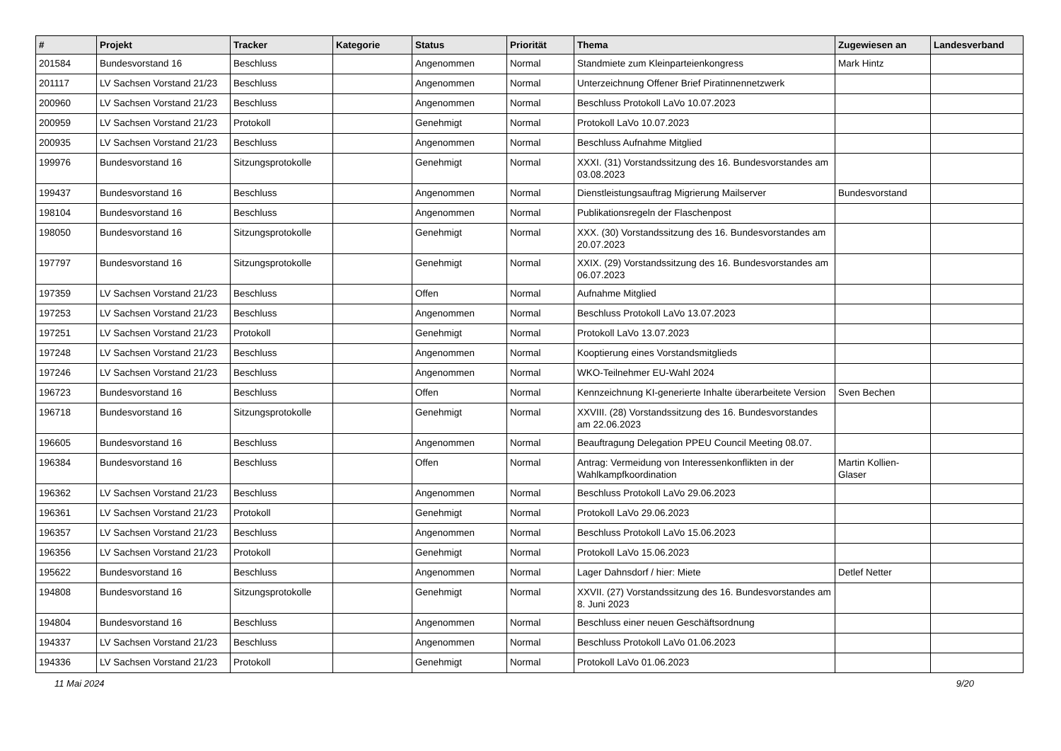| # | Projekt | Tracker | Kategorie | Status | Priorität | Thema | Zugewiesen an | Landesverband |
| --- | --- | --- | --- | --- | --- | --- | --- | --- |
| 201584 | Bundesvorstand 16 | Beschluss | | Angenommen | Normal | Standmiete zum Kleinparteienkongress | Mark Hintz | |
| 201117 | LV Sachsen Vorstand 21/23 | Beschluss | | Angenommen | Normal | Unterzeichnung Offener Brief Piratinnennetzwerk | | |
| 200960 | LV Sachsen Vorstand 21/23 | Beschluss | | Angenommen | Normal | Beschluss Protokoll LaVo 10.07.2023 | | |
| 200959 | LV Sachsen Vorstand 21/23 | Protokoll | | Genehmigt | Normal | Protokoll LaVo 10.07.2023 | | |
| 200935 | LV Sachsen Vorstand 21/23 | Beschluss | | Angenommen | Normal | Beschluss Aufnahme Mitglied | | |
| 199976 | Bundesvorstand 16 | Sitzungsprotokolle | | Genehmigt | Normal | XXXI. (31) Vorstandssitzung des 16. Bundesvorstandes am 03.08.2023 | | |
| 199437 | Bundesvorstand 16 | Beschluss | | Angenommen | Normal | Dienstleistungsauftrag Migrierung Mailserver | Bundesvorstand | |
| 198104 | Bundesvorstand 16 | Beschluss | | Angenommen | Normal | Publikationsregeln der Flaschenpost | | |
| 198050 | Bundesvorstand 16 | Sitzungsprotokolle | | Genehmigt | Normal | XXX. (30) Vorstandssitzung des 16. Bundesvorstandes am 20.07.2023 | | |
| 197797 | Bundesvorstand 16 | Sitzungsprotokolle | | Genehmigt | Normal | XXIX. (29) Vorstandssitzung des 16. Bundesvorstandes am 06.07.2023 | | |
| 197359 | LV Sachsen Vorstand 21/23 | Beschluss | | Offen | Normal | Aufnahme Mitglied | | |
| 197253 | LV Sachsen Vorstand 21/23 | Beschluss | | Angenommen | Normal | Beschluss Protokoll LaVo 13.07.2023 | | |
| 197251 | LV Sachsen Vorstand 21/23 | Protokoll | | Genehmigt | Normal | Protokoll LaVo 13.07.2023 | | |
| 197248 | LV Sachsen Vorstand 21/23 | Beschluss | | Angenommen | Normal | Kooptierung eines Vorstandsmitglieds | | |
| 197246 | LV Sachsen Vorstand 21/23 | Beschluss | | Angenommen | Normal | WKO-Teilnehmer EU-Wahl 2024 | | |
| 196723 | Bundesvorstand 16 | Beschluss | | Offen | Normal | Kennzeichnung KI-generierte Inhalte überarbeitete Version | Sven Bechen | |
| 196718 | Bundesvorstand 16 | Sitzungsprotokolle | | Genehmigt | Normal | XXVIII. (28) Vorstandssitzung des 16. Bundesvorstandes am 22.06.2023 | | |
| 196605 | Bundesvorstand 16 | Beschluss | | Angenommen | Normal | Beauftragung Delegation PPEU Council Meeting 08.07. | | |
| 196384 | Bundesvorstand 16 | Beschluss | | Offen | Normal | Antrag: Vermeidung von Interessenkonflikten in der Wahlkampfkoordination | Martin Kollien-Glaser | |
| 196362 | LV Sachsen Vorstand 21/23 | Beschluss | | Angenommen | Normal | Beschluss Protokoll LaVo 29.06.2023 | | |
| 196361 | LV Sachsen Vorstand 21/23 | Protokoll | | Genehmigt | Normal | Protokoll LaVo 29.06.2023 | | |
| 196357 | LV Sachsen Vorstand 21/23 | Beschluss | | Angenommen | Normal | Beschluss Protokoll LaVo 15.06.2023 | | |
| 196356 | LV Sachsen Vorstand 21/23 | Protokoll | | Genehmigt | Normal | Protokoll LaVo 15.06.2023 | | |
| 195622 | Bundesvorstand 16 | Beschluss | | Angenommen | Normal | Lager Dahnsdorf / hier: Miete | Detlef Netter | |
| 194808 | Bundesvorstand 16 | Sitzungsprotokolle | | Genehmigt | Normal | XXVII. (27) Vorstandssitzung des 16. Bundesvorstandes am 8. Juni 2023 | | |
| 194804 | Bundesvorstand 16 | Beschluss | | Angenommen | Normal | Beschluss einer neuen Geschäftsordnung | | |
| 194337 | LV Sachsen Vorstand 21/23 | Beschluss | | Angenommen | Normal | Beschluss Protokoll LaVo 01.06.2023 | | |
| 194336 | LV Sachsen Vorstand 21/23 | Protokoll | | Genehmigt | Normal | Protokoll LaVo 01.06.2023 | | |
11 Mai 2024 9/20